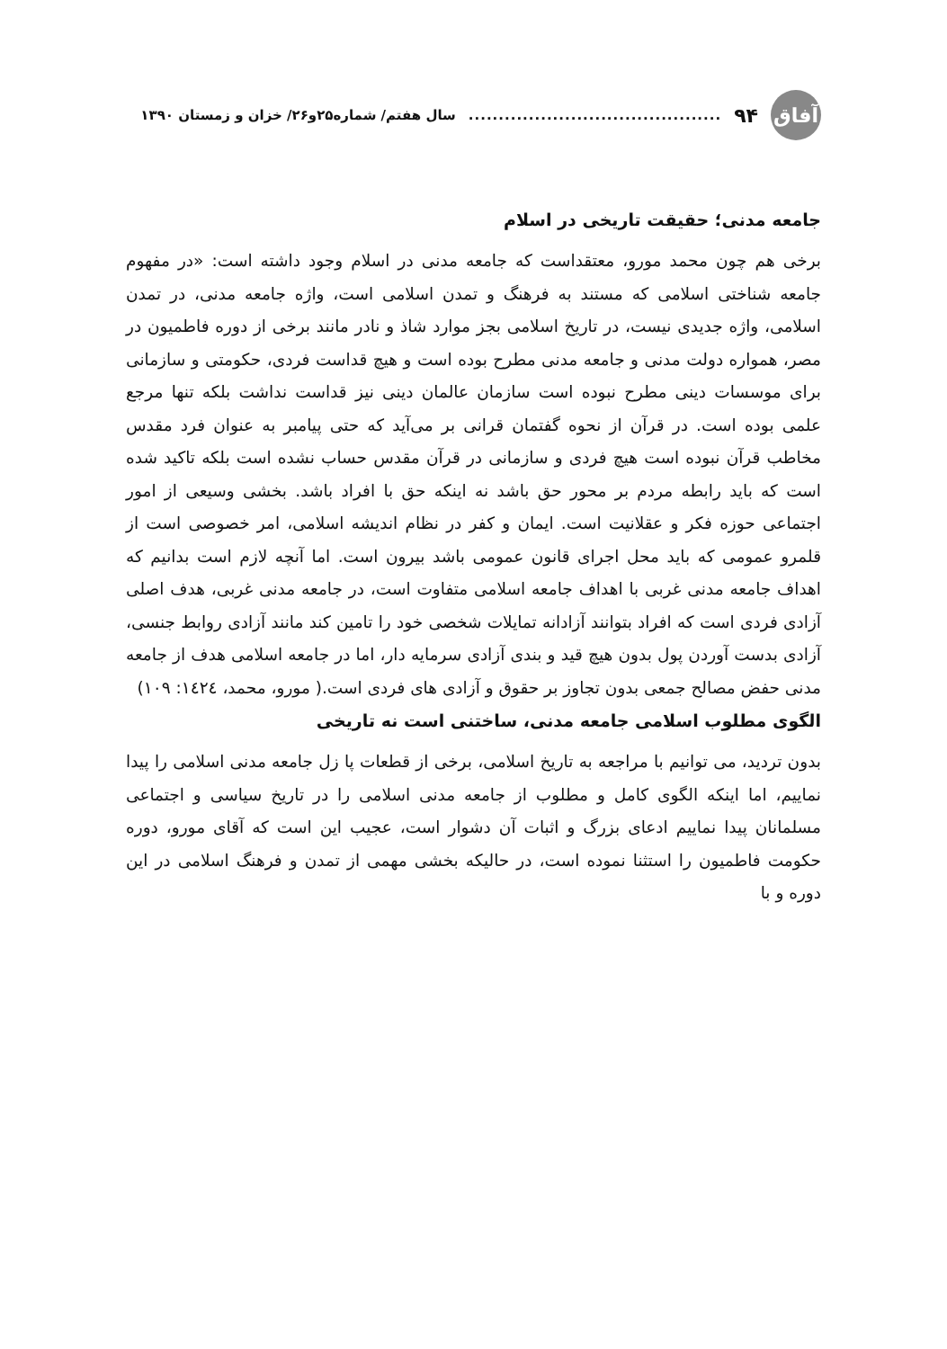آفاق
۹۴.......................................... سال هفتم/ شماره۲۵و۲۶/ خزان و زمستان ۱۳۹۰
جامعه مدنی؛ حقیقت تاریخی در اسلام
برخی هم چون محمد مورو، معتقداست که جامعه مدنی در اسلام وجود داشته است: «در مفهوم جامعه شناختی اسلامی که مستند به فرهنگ و تمدن اسلامی است، واژه جامعه مدنی، در تمدن اسلامی، واژه جدیدی نیست، در تاریخ اسلامی بجز موارد شاذ و نادر مانند برخی از دوره فاطمیون در مصر، همواره دولت مدنی و جامعه مدنی مطرح بوده است و هیچ قداست فردی، حکومتی و سازمانی برای موسسات دینی مطرح نبوده است سازمان عالمان دینی نیز قداست نداشت بلکه تنها مرجع علمی بوده است. در قرآن از نحوه گفتمان قرانی بر می‌آید که حتی پیامبر به عنوان فرد مقدس مخاطب قرآن نبوده است هیچ فردی و سازمانی در قرآن مقدس حساب نشده است بلکه تاکید شده است که باید رابطه مردم بر محور حق باشد نه اینکه حق با افراد باشد. بخشی وسیعی از امور اجتماعی حوزه فکر و عقلانیت است. ایمان و کفر در نظام اندیشه اسلامی، امر خصوصی است از قلمرو عمومی که باید محل اجرای قانون عمومی باشد بیرون است. اما آنچه لازم است بدانیم که اهداف جامعه مدنی غربی با اهداف جامعه اسلامی متفاوت است، در جامعه مدنی غربی، هدف اصلی آزادی فردی است که افراد بتوانند آزادانه تمایلات شخصی خود را تامین کند مانند آزادی روابط جنسی، آزادی بدست آوردن پول بدون هیچ قید و بندی آزادی سرمایه دار، اما در جامعه اسلامی هدف از جامعه مدنی حفض مصالح جمعی بدون تجاوز بر حقوق و آزادی های فردی است.( مورو، محمد، ١٤٢٤: ١٠٩)
الگوی مطلوب اسلامی جامعه مدنی، ساختنی است نه تاریخی
بدون تردید، می توانیم با مراجعه به تاریخ اسلامی، برخی از قطعات پا زل جامعه مدنی اسلامی را پیدا نماییم، اما اینکه الگوی کامل و مطلوب از جامعه مدنی اسلامی را در تاریخ سیاسی و اجتماعی مسلمانان پیدا نماییم ادعای بزرگ و اثبات آن دشوار است، عجیب این است که آقای مورو، دوره حکومت فاطمیون را استثنا نموده است، در حالیکه بخشی مهمی از تمدن و فرهنگ اسلامی در این دوره و با